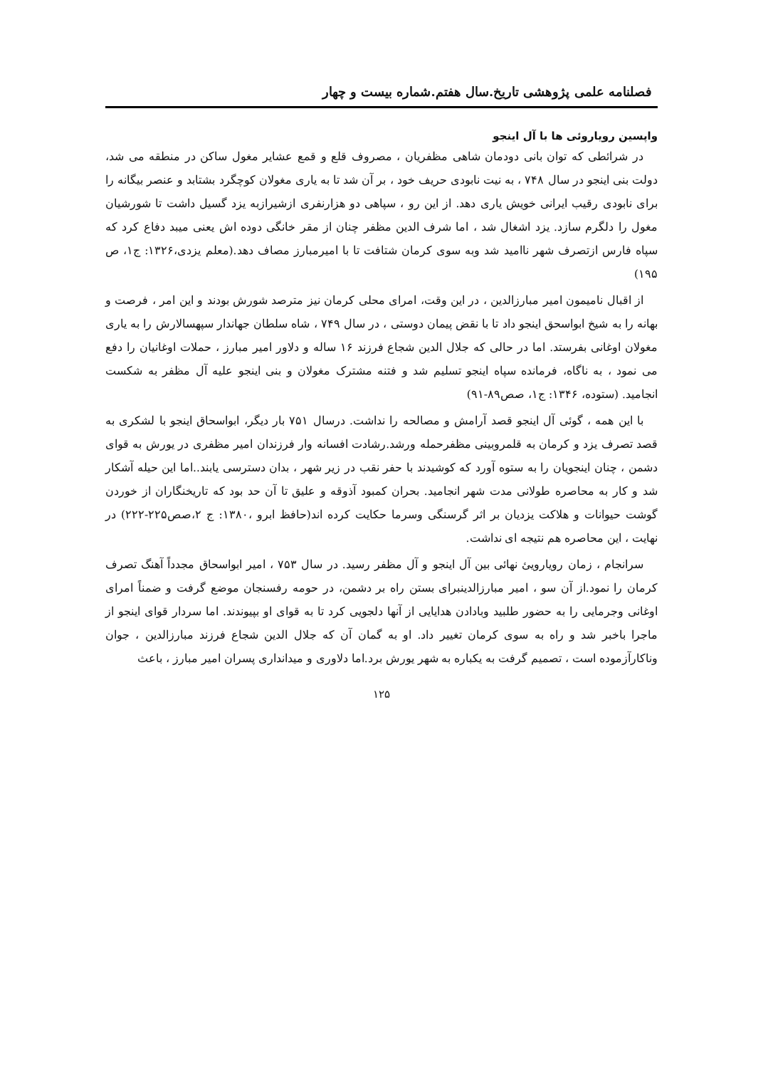فصلنامه علمی پژوهشی تاریخ.سال هفتم.شماره بیست و چهار
واپسین رویاروئی ها با آل اینجو
در شرائطی که توان بانی دودمان شاهی مظفریان ، مصروف قلع و قمع عشایر مغول ساکن در منطقه می شد، دولت بنی اینجو در سال ۷۴۸ ، به نیت نابودی حریف خود ، بر آن شد تا به یاری مغولان کوچگرد بشتابد و عنصر بیگانه را برای نابودی رقیب ایرانی خویش یاری دهد. از این رو ، سپاهی دو هزارنفری ازشیرازبه یزد گسیل داشت تا شورشیان مغول را دلگرم سازد. یزد اشغال شد ، اما شرف الدین مظفر چنان از مقر خانگی دوده اش یعنی میبد دفاع کرد که سپاه فارس ازتصرف شهر ناامید شد وبه سوی کرمان شتافت تا با امیرمبارز مصاف دهد.(معلم یزدی،۱۳۲۶: ج۱، ص ۱۹۵)
از اقبال نامیمون امیر مبارزالدین ، در این وقت، امرای محلی کرمان نیز مترصد شورش بودند و این امر ، فرصت و بهانه را به شیخ ابواسحق اینجو داد تا با نقض پیمان دوستی ، در سال ۷۴۹ ، شاه سلطان جهاندار سپهسالارش را به یاری مغولان اوغانی بفرستد. اما در حالی که جلال الدین شجاع فرزند ۱۶ ساله و دلاور امیر مبارز ، حملات اوغانیان را دفع می نمود ، به ناگاه، فرمانده سپاه اینجو تسلیم شد و فتنه مشترک مغولان و بنی اینجو علیه آل مظفر به شکست انجامید. (ستوده، ۱۳۴۶: ج۱، صص۸۹-۹۱)
با این همه ، گوئی آل اینجو قصد آرامش و مصالحه را نداشت. درسال ۷۵۱ بار دیگر، ابواسحاق اینجو با لشکری به قصد تصرف یزد و کرمان به قلمروبینی مظفرحمله ورشد.رشادت افسانه وار فرزندان امیر مظفری در یورش به قوای دشمن ، چنان اینجویان را به ستوه آورد که کوشیدند با حفر نقب در زیر شهر ، بدان دسترسی یابند..اما این حیله آشکار شد و کار به محاصره طولانی مدت شهر انجامید. بحران کمبود آذوقه و علیق تا آن حد بود که تاریخنگاران از خوردن گوشت حیوانات و هلاکت یزدیان بر اثر گرسنگی وسرما حکایت کرده اند(حافظ ابرو ،۱۳۸۰: ج ۲،صص۲۲۵-۲۲۲) در نهایت ، این محاصره هم نتیجه ای نداشت.
سرانجام ، زمان رویارویئ نهائی بین آل اینجو و آل مظفر رسید. در سال ۷۵۳ ، امیر ابواسحاق مجدداً آهنگ تصرف کرمان را نمود.از آن سو ، امیر مبارزالدینبرای بستن راه بر دشمن، در حومه رفسنجان موضع گرفت و ضمناً امرای اوغانی وجرمایی را به حضور طلبید وبادادن هدایایی از آنها دلجویی کرد تا به قوای او بپیوندند. اما سردار قوای اینجو از ماجرا باخبر شد و راه به سوی کرمان تغییر داد. او به گمان آن که جلال الدین شجاع فرزند مبارزالدین ، جوان وناکارآزموده است ، تصمیم گرفت به یکباره به شهر یورش برد.اما دلاوری و میدانداری پسران امیر مبارز ، باعث
۱۲۵